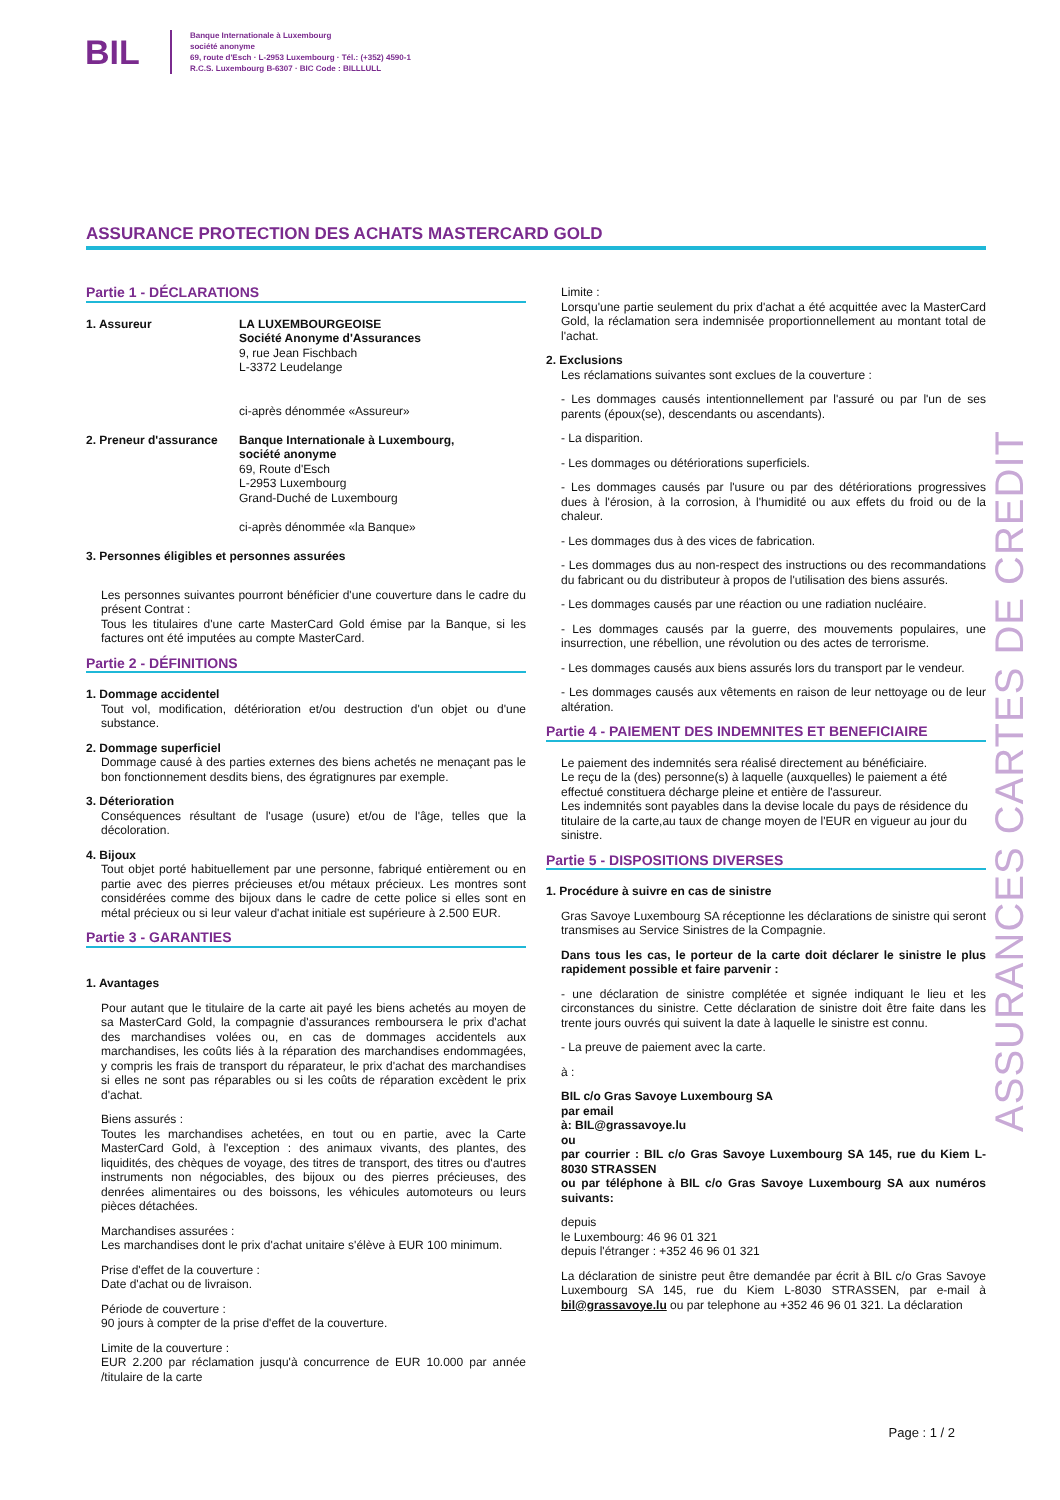BIL
Banque Internationale à Luxembourg
société anonyme
69, route d'Esch · L-2953 Luxembourg · Tél.: (+352) 4590-1
R.C.S. Luxembourg B-6307 · BIC Code : BILLLULL
ASSURANCE PROTECTION DES ACHATS MASTERCARD GOLD
Partie 1 - DÉCLARATIONS
1. Assureur LA LUXEMBOURGEOISE
Société Anonyme d'Assurances
9, rue Jean Fischbach
L-3372 Leudelange
ci-après dénommée «Assureur»
2. Preneur d'assurance
Banque Internationale à Luxembourg,
société anonyme
69, Route d'Esch
L-2953 Luxembourg
Grand-Duché de Luxembourg
ci-après dénommée «la Banque»
3. Personnes éligibles et personnes assurées
Les personnes suivantes pourront bénéficier d'une couverture dans le cadre du présent Contrat :
Tous les titulaires d'une carte MasterCard Gold émise par la Banque, si les factures ont été imputées au compte MasterCard.
Partie 2 - DÉFINITIONS
1. Dommage accidentel
Tout vol, modification, détérioration et/ou destruction d'un objet ou d'une substance.
2. Dommage superficiel
Dommage causé à des parties externes des biens achetés ne menaçant pas le bon fonctionnement desdits biens, des égratignures par exemple.
3. Déterioration
Conséquences résultant de l'usage (usure) et/ou de l'âge, telles que la décoloration.
4. Bijoux
Tout objet porté habituellement par une personne, fabriqué entièrement ou en partie avec des pierres précieuses et/ou métaux précieux. Les montres sont considérées comme des bijoux dans le cadre de cette police si elles sont en métal précieux ou si leur valeur d'achat initiale est supérieure à 2.500 EUR.
Partie 3 - GARANTIES
1. Avantages
Pour autant que le titulaire de la carte ait payé les biens achetés au moyen de sa MasterCard Gold, la compagnie d'assurances remboursera le prix d'achat des marchandises volées ou, en cas de dommages accidentels aux marchandises, les coûts liés à la réparation des marchandises endommagées, y compris les frais de transport du réparateur, le prix d'achat des marchandises si elles ne sont pas réparables ou si les coûts de réparation excèdent le prix d'achat.
Biens assurés :
Toutes les marchandises achetées, en tout ou en partie, avec la Carte MasterCard Gold, à l'exception : des animaux vivants, des plantes, des liquidités, des chèques de voyage, des titres de transport, des titres ou d'autres instruments non négociables, des bijoux ou des pierres précieuses, des denrées alimentaires ou des boissons, les véhicules automoteurs ou leurs pièces détachées.
Marchandises assurées :
Les marchandises dont le prix d'achat unitaire s'élève à EUR 100 minimum.
Prise d'effet de la couverture :
Date d'achat ou de livraison.
Période de couverture :
90 jours à compter de la prise d'effet de la couverture.
Limite de la couverture :
EUR 2.200 par réclamation jusqu'à concurrence de EUR 10.000 par année /titulaire de la carte
Limite :
Lorsqu'une partie seulement du prix d'achat a été acquittée avec la MasterCard Gold, la réclamation sera indemnisée proportionnellement au montant total de l'achat.
2. Exclusions
Les réclamations suivantes sont exclues de la couverture :
- Les dommages causés intentionnellement par l'assuré ou par l'un de ses parents (époux(se), descendants ou ascendants).
- La disparition.
- Les dommages ou détériorations superficiels.
- Les dommages causés par l'usure ou par des détériorations progressives dues à l'érosion, à la corrosion, à l'humidité ou aux effets du froid ou de la chaleur.
- Les dommages dus à des vices de fabrication.
- Les dommages dus au non-respect des instructions ou des recommandations du fabricant ou du distributeur à propos de l'utilisation des biens assurés.
- Les dommages causés par une réaction ou une radiation nucléaire.
- Les dommages causés par la guerre, des mouvements populaires, une insurrection, une rébellion, une révolution ou des actes de terrorisme.
- Les dommages causés aux biens assurés lors du transport par le vendeur.
- Les dommages causés aux vêtements en raison de leur nettoyage ou de leur altération.
Partie 4 - PAIEMENT DES INDEMNITES ET BENEFICIAIRE
Le paiement des indemnités sera réalisé directement au bénéficiaire.
Le reçu de la (des) personne(s) à laquelle (auxquelles) le paiement a été effectué constituera décharge pleine et entière de l'assureur.
Les indemnités sont payables dans la devise locale du pays de résidence du titulaire de la carte,au taux de change moyen de l'EUR en vigueur au jour du sinistre.
Partie 5 - DISPOSITIONS DIVERSES
1. Procédure à suivre en cas de sinistre
Gras Savoye Luxembourg SA réceptionne les déclarations de sinistre qui seront transmises au Service Sinistres de la Compagnie.
Dans tous les cas, le porteur de la carte doit déclarer le sinistre le plus rapidement possible et faire parvenir :
- une déclaration de sinistre complétée et signée indiquant le lieu et les circonstances du sinistre. Cette déclaration de sinistre doit être faite dans les trente jours ouvrés qui suivent la date à laquelle le sinistre est connu.
- La preuve de paiement avec la carte.
à :
BIL c/o Gras Savoye Luxembourg SA
par email
à: BIL@grassavoye.lu
ou
par courrier : BIL c/o Gras Savoye Luxembourg SA 145, rue du Kiem L-8030 STRASSEN
ou par téléphone à BIL c/o Gras Savoye Luxembourg SA aux numéros suivants:
depuis
le Luxembourg: 46 96 01 321
depuis l'étranger : +352 46 96 01 321
La déclaration de sinistre peut être demandée par écrit à BIL c/o Gras Savoye Luxembourg SA 145, rue du Kiem L-8030 STRASSEN, par e-mail à bil@grassavoye.lu ou par telephone au +352 46 96 01 321. La déclaration
ASSURANCES CARTES DE CREDIT
Page : 1 / 2